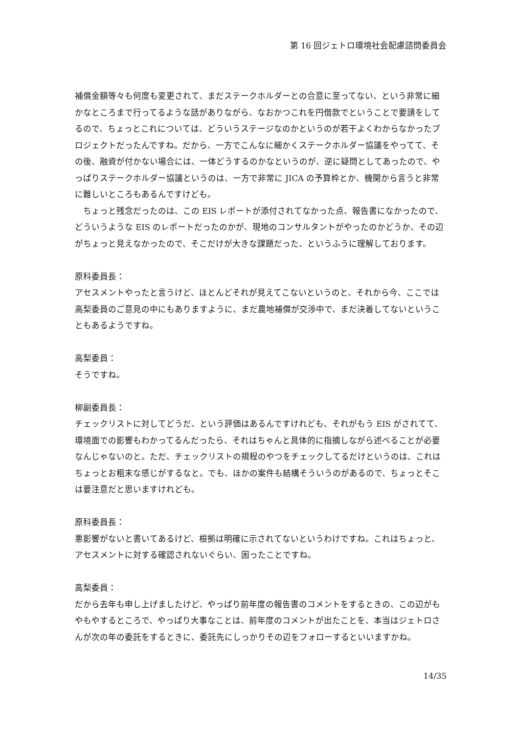第 16 回ジェトロ環境社会配慮諮問委員会
補償金額等々も何度も変更されて、まだステークホルダーとの合意に至ってない、という非常に細かなところまで行ってるような話がありながら、なおかつこれを円借款でということで要請をしてるので、ちょっとこれについては、どういうステージなのかというのが若干よくわからなかったプロジェクトだったんですね。だから、一方でこんなに細かくステークホルダー協議をやってて、その後、融資が付かない場合には、一体どうするのかなというのが、逆に疑問としてあったので、やっぱりステークホルダー協議というのは、一方で非常に JICA の予算枠とか、機関から言うと非常に難しいところもあるんですけども。
　ちょっと残念だったのは、この EIS レポートが添付されてなかった点、報告書になかったので、どういうような EIS のレポートだったのかが、現地のコンサルタントがやったのかどうか、その辺がちょっと見えなかったので、そこだけが大きな課題だった、というふうに理解しております。
原科委員長：
アセスメントやったと言うけど、ほとんどそれが見えてこないというのと、それから今、ここでは高梨委員のご意見の中にもありますように、まだ農地補償が交渉中で、まだ決着してないということもあるようですね。
高梨委員：
そうですね。
柳副委員長：
チェックリストに対してどうだ、という評価はあるんですけれども、それがもう EIS がされてて、環境面での影響もわかってるんだったら、それはちゃんと具体的に指摘しながら述べることが必要なんじゃないのと。ただ、チェックリストの規程のやつをチェックしてるだけというのは、これはちょっとお粗末な感じがするなと。でも、ほかの案件も結構そういうのがあるので、ちょっとそこは要注意だと思いますけれども。
原科委員長：
悪影響がないと書いてあるけど、根拠は明確に示されてないというわけですね。これはちょっと、アセスメントに対する確認されないぐらい、困ったことですね。
高梨委員：
だから去年も申し上げましたけど、やっぱり前年度の報告書のコメントをするときの、この辺がもやもやするところで、やっぱり大事なことは、前年度のコメントが出たことを、本当はジェトロさんが次の年の委託をするときに、委託先にしっかりその辺をフォローするといいますかね。
14/35